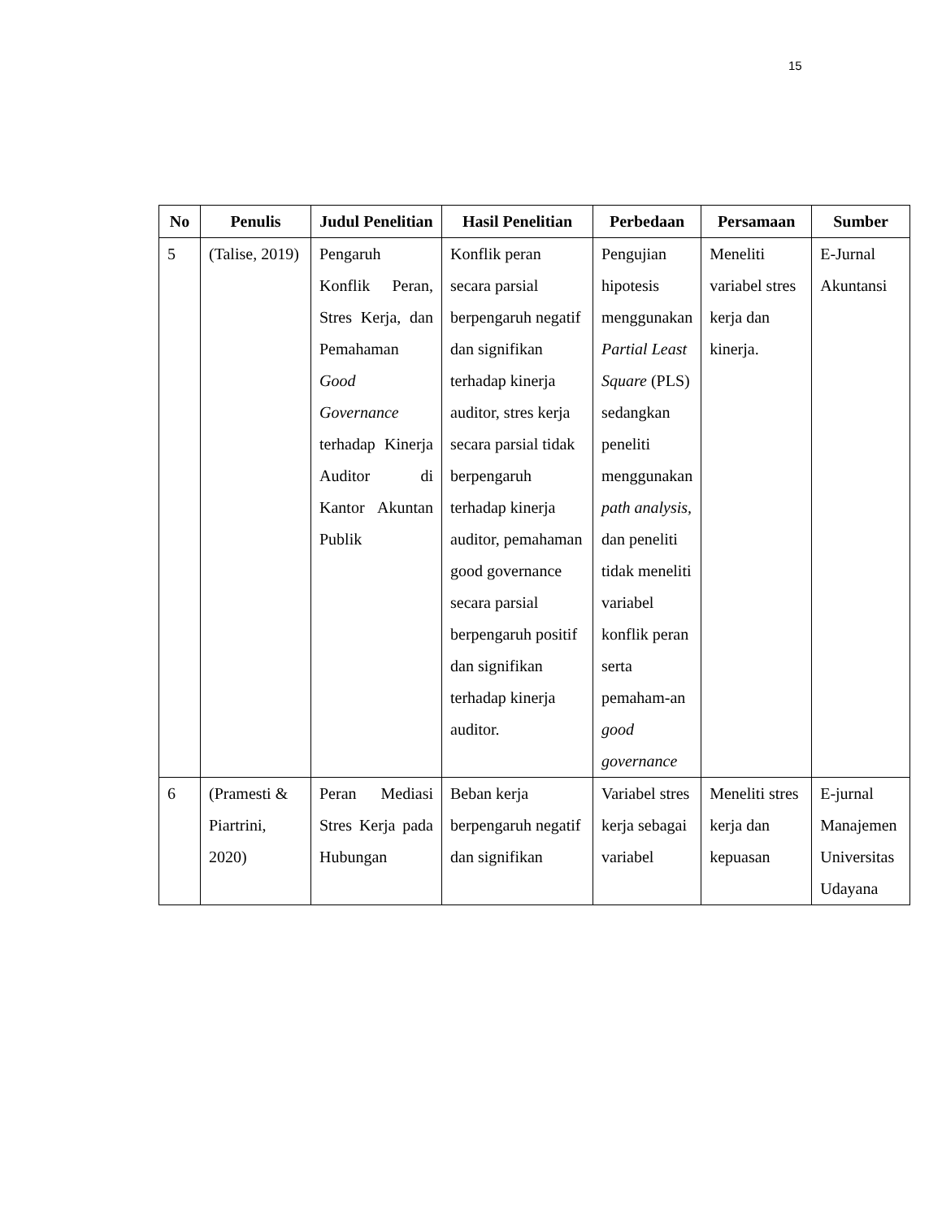15
| No | Penulis | Judul Penelitian | Hasil Penelitian | Perbedaan | Persamaan | Sumber |
| --- | --- | --- | --- | --- | --- | --- |
| 5 | (Talise, 2019) | Pengaruh Konflik Peran, Stres Kerja, dan Pemahaman Good Governance terhadap Kinerja Auditor di Kantor Akuntan Publik | Konflik peran secara parsial berpengaruh negatif dan signifikan terhadap kinerja auditor, stres kerja secara parsial tidak berpengaruh terhadap kinerja auditor, pemahaman good governance secara parsial berpengaruh positif dan signifikan terhadap kinerja auditor. | Pengujian hipotesis menggunakan Partial Least Square (PLS) sedangkan peneliti menggunakan path analysis, dan peneliti tidak meneliti variabel konflik peran serta pemaham-an good governance | Meneliti variabel stres kerja dan kinerja. | E-Jurnal Akuntansi |
| 6 | (Pramesti & Piartrini, 2020) | Peran Mediasi Stres Kerja pada Hubungan | Beban kerja berpengaruh negatif dan signifikan | Variabel stres kerja sebagai variabel | Meneliti stres kerja dan kepuasan | E-jurnal Manajemen Universitas Udayana |